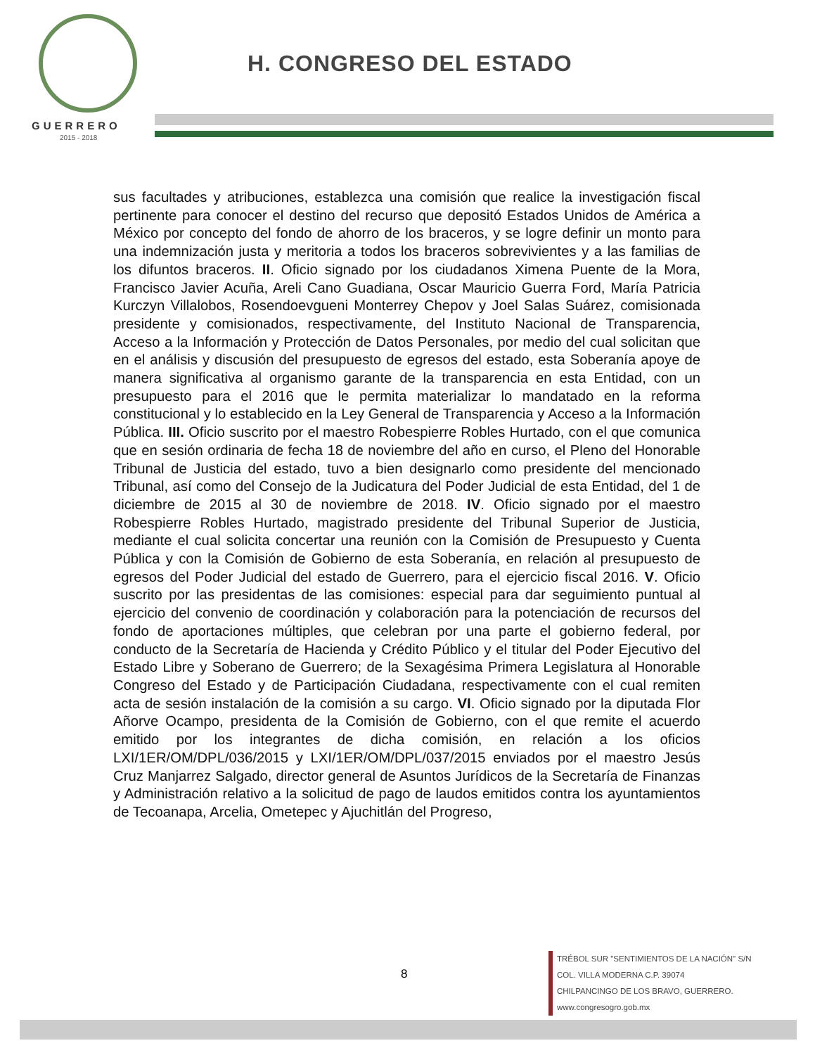GUERRERO
2015 - 2018
H. CONGRESO DEL ESTADO
sus facultades y atribuciones, establezca una comisión que realice la investigación fiscal pertinente para conocer el destino del recurso que depositó Estados Unidos de América a México por concepto del fondo de ahorro de los braceros, y se logre definir un monto para una indemnización justa y meritoria a todos los braceros sobrevivientes y a las familias de los difuntos braceros. II. Oficio signado por los ciudadanos Ximena Puente de la Mora, Francisco Javier Acuña, Areli Cano Guadiana, Oscar Mauricio Guerra Ford, María Patricia Kurczyn Villalobos, Rosendoevgueni Monterrey Chepov y Joel Salas Suárez, comisionada presidente y comisionados, respectivamente, del Instituto Nacional de Transparencia, Acceso a la Información y Protección de Datos Personales, por medio del cual solicitan que en el análisis y discusión del presupuesto de egresos del estado, esta Soberanía apoye de manera significativa al organismo garante de la transparencia en esta Entidad, con un presupuesto para el 2016 que le permita materializar lo mandatado en la reforma constitucional y lo establecido en la Ley General de Transparencia y Acceso a la Información Pública. III. Oficio suscrito por el maestro Robespierre Robles Hurtado, con el que comunica que en sesión ordinaria de fecha 18 de noviembre del año en curso, el Pleno del Honorable Tribunal de Justicia del estado, tuvo a bien designarlo como presidente del mencionado Tribunal, así como del Consejo de la Judicatura del Poder Judicial de esta Entidad, del 1 de diciembre de 2015 al 30 de noviembre de 2018. IV. Oficio signado por el maestro Robespierre Robles Hurtado, magistrado presidente del Tribunal Superior de Justicia, mediante el cual solicita concertar una reunión con la Comisión de Presupuesto y Cuenta Pública y con la Comisión de Gobierno de esta Soberanía, en relación al presupuesto de egresos del Poder Judicial del estado de Guerrero, para el ejercicio fiscal 2016. V. Oficio suscrito por las presidentas de las comisiones: especial para dar seguimiento puntual al ejercicio del convenio de coordinación y colaboración para la potenciación de recursos del fondo de aportaciones múltiples, que celebran por una parte el gobierno federal, por conducto de la Secretaría de Hacienda y Crédito Público y el titular del Poder Ejecutivo del Estado Libre y Soberano de Guerrero; de la Sexagésima Primera Legislatura al Honorable Congreso del Estado y de Participación Ciudadana, respectivamente con el cual remiten acta de sesión instalación de la comisión a su cargo. VI. Oficio signado por la diputada Flor Añorve Ocampo, presidenta de la Comisión de Gobierno, con el que remite el acuerdo emitido por los integrantes de dicha comisión, en relación a los oficios LXI/1ER/OM/DPL/036/2015 y LXI/1ER/OM/DPL/037/2015 enviados por el maestro Jesús Cruz Manjarrez Salgado, director general de Asuntos Jurídicos de la Secretaría de Finanzas y Administración relativo a la solicitud de pago de laudos emitidos contra los ayuntamientos de Tecoanapa, Arcelia, Ometepec y Ajuchitlán del Progreso,
8
TRÉBOL SUR "SENTIMIENTOS DE LA NACIÓN" S/N
COL. VILLA MODERNA C.P. 39074
CHILPANCINGO DE LOS BRAVO, GUERRERO.
www.congresogro.gob.mx